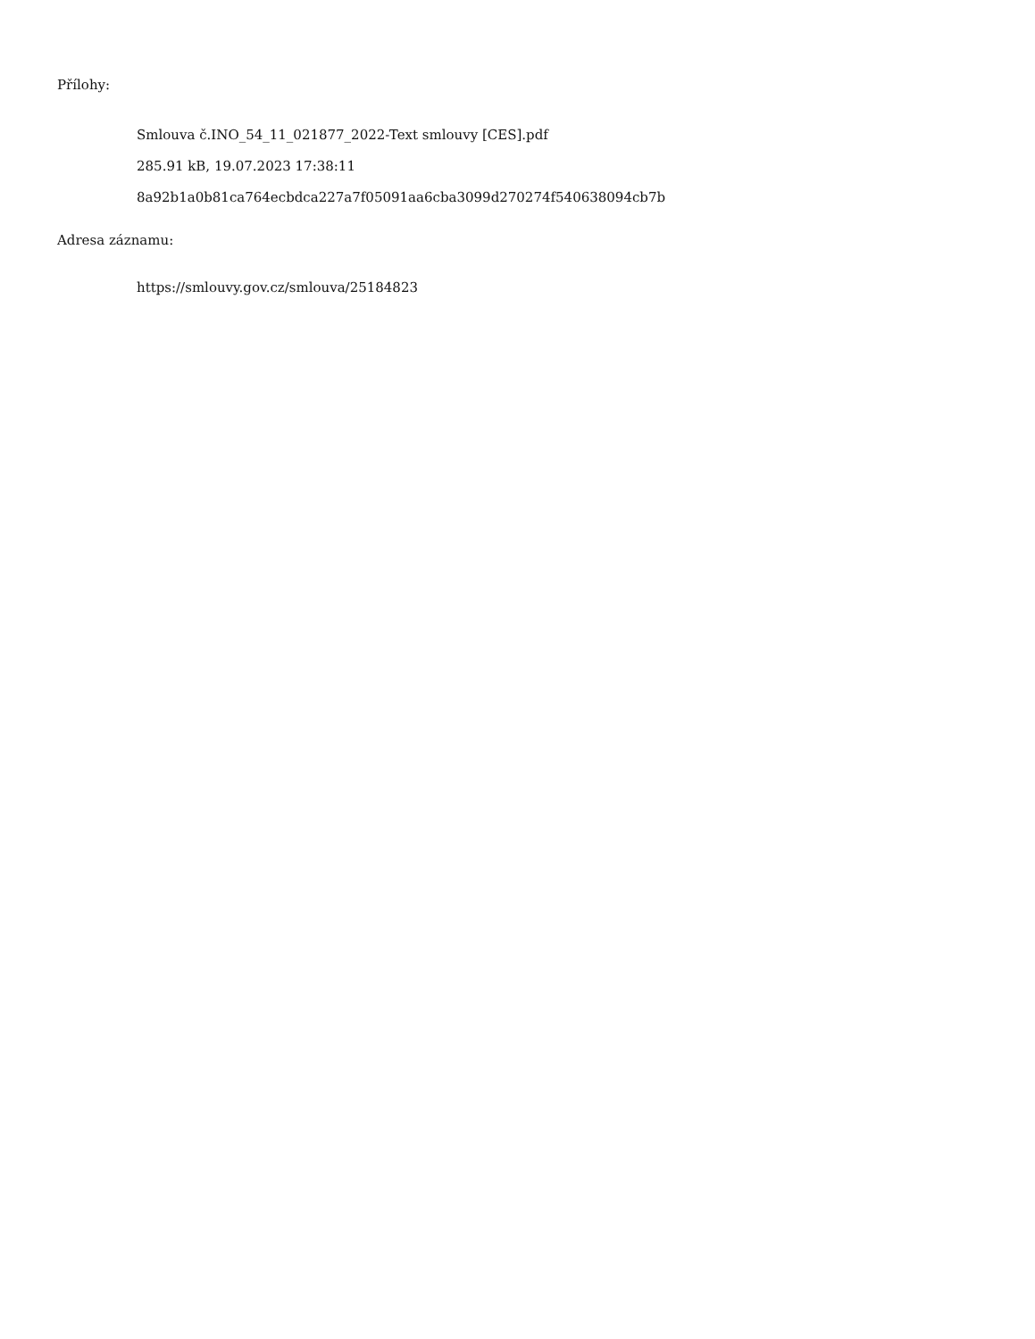Přílohy:
Smlouva č.INO_54_11_021877_2022-Text smlouvy [CES].pdf
285.91 kB, 19.07.2023 17:38:11
8a92b1a0b81ca764ecbdca227a7f05091aa6cba3099d270274f540638094cb7b
Adresa záznamu:
https://smlouvy.gov.cz/smlouva/25184823